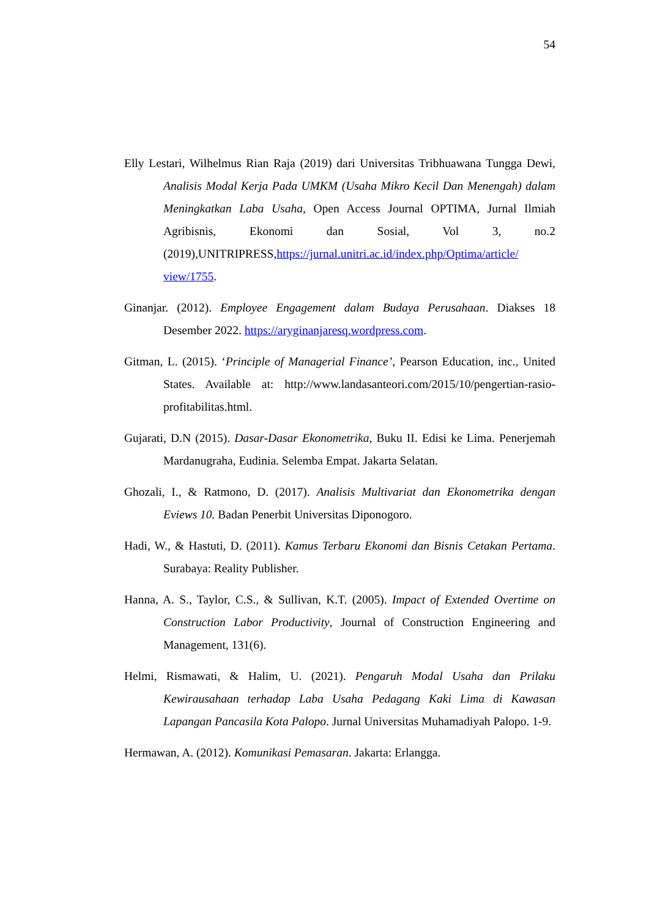54
Elly Lestari, Wilhelmus Rian Raja (2019) dari Universitas Tribhuawana Tungga Dewi, Analisis Modal Kerja Pada UMKM (Usaha Mikro Kecil Dan Menengah) dalam Meningkatkan Laba Usaha, Open Access Journal OPTIMA, Jurnal Ilmiah Agribisnis, Ekonomi dan Sosial, Vol 3, no.2 (2019),UNITRIPRESS,https://jurnal.unitri.ac.id/index.php/Optima/article/ view/1755.
Ginanjar. (2012). Employee Engagement dalam Budaya Perusahaan. Diakses 18 Desember 2022. https://aryginanjaresq.wordpress.com.
Gitman, L. (2015). ‘Principle of Managerial Finance’, Pearson Education, inc., United States. Available at: http://www.landasanteori.com/2015/10/pengertian-rasio-profitabilitas.html.
Gujarati, D.N (2015). Dasar-Dasar Ekonometrika, Buku II. Edisi ke Lima. Penerjemah Mardanugraha, Eudinia. Selemba Empat. Jakarta Selatan.
Ghozali, I., & Ratmono, D. (2017). Analisis Multivariat dan Ekonometrika dengan Eviews 10. Badan Penerbit Universitas Diponogoro.
Hadi, W., & Hastuti, D. (2011). Kamus Terbaru Ekonomi dan Bisnis Cetakan Pertama. Surabaya: Reality Publisher.
Hanna, A. S., Taylor, C.S., & Sullivan, K.T. (2005). Impact of Extended Overtime on Construction Labor Productivity, Journal of Construction Engineering and Management, 131(6).
Helmi, Rismawati, & Halim, U. (2021). Pengaruh Modal Usaha dan Prilaku Kewirausahaan terhadap Laba Usaha Pedagang Kaki Lima di Kawasan Lapangan Pancasila Kota Palopo. Jurnal Universitas Muhamadiyah Palopo. 1-9.
Hermawan, A. (2012). Komunikasi Pemasaran. Jakarta: Erlangga.